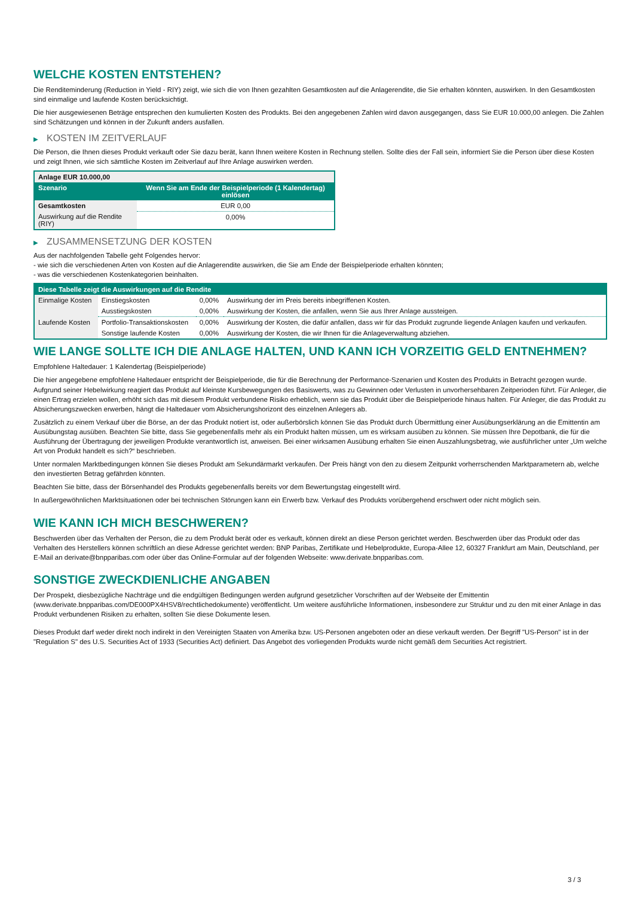WELCHE KOSTEN ENTSTEHEN?
Die Renditeminderung (Reduction in Yield - RIY) zeigt, wie sich die von Ihnen gezahlten Gesamtkosten auf die Anlagerendite, die Sie erhalten könnten, auswirken. In den Gesamtkosten sind einmalige und laufende Kosten berücksichtigt.
Die hier ausgewiesenen Beträge entsprechen den kumulierten Kosten des Produkts. Bei den angegebenen Zahlen wird davon ausgegangen, dass Sie EUR 10.000,00 anlegen. Die Zahlen sind Schätzungen und können in der Zukunft anders ausfallen.
▶ KOSTEN IM ZEITVERLAUF
Die Person, die Ihnen dieses Produkt verkauft oder Sie dazu berät, kann Ihnen weitere Kosten in Rechnung stellen. Sollte dies der Fall sein, informiert Sie die Person über diese Kosten und zeigt Ihnen, wie sich sämtliche Kosten im Zeitverlauf auf Ihre Anlage auswirken werden.
| Anlage EUR 10.000,00 | |
| --- | --- |
| Szenario | Wenn Sie am Ende der Beispielperiode (1 Kalendertag) einlösen |
| Gesamtkosten | EUR 0,00 |
| Auswirkung auf die Rendite (RIY) | 0,00% |
▶ ZUSAMMENSETZUNG DER KOSTEN
Aus der nachfolgenden Tabelle geht Folgendes hervor:
- wie sich die verschiedenen Arten von Kosten auf die Anlagerendite auswirken, die Sie am Ende der Beispielperiode erhalten könnten;
- was die verschiedenen Kostenkategorien beinhalten.
| Diese Tabelle zeigt die Auswirkungen auf die Rendite | | | |
| --- | --- | --- | --- |
| Einmalige Kosten | Einstiegskosten | 0,00% | Auswirkung der im Preis bereits inbegriffenen Kosten. |
| | Ausstiegskosten | 0,00% | Auswirkung der Kosten, die anfallen, wenn Sie aus Ihrer Anlage aussteigen. |
| Laufende Kosten | Portfolio-Transaktionskosten | 0,00% | Auswirkung der Kosten, die dafür anfallen, dass wir für das Produkt zugrunde liegende Anlagen kaufen und verkaufen. |
| | Sonstige laufende Kosten | 0,00% | Auswirkung der Kosten, die wir Ihnen für die Anlageverwaltung abziehen. |
WIE LANGE SOLLTE ICH DIE ANLAGE HALTEN, UND KANN ICH VORZEITIG GELD ENTNEHMEN?
Empfohlene Haltedauer: 1 Kalendertag (Beispielperiode)
Die hier angegebene empfohlene Haltedauer entspricht der Beispielperiode, die für die Berechnung der Performance-Szenarien und Kosten des Produkts in Betracht gezogen wurde. Aufgrund seiner Hebelwirkung reagiert das Produkt auf kleinste Kursbewegungen des Basiswerts, was zu Gewinnen oder Verlusten in unvorhersehbaren Zeitperioden führt. Für Anleger, die einen Ertrag erzielen wollen, erhöht sich das mit diesem Produkt verbundene Risiko erheblich, wenn sie das Produkt über die Beispielperiode hinaus halten. Für Anleger, die das Produkt zu Absicherungszwecken erwerben, hängt die Haltedauer vom Absicherungshorizont des einzelnen Anlegers ab.
Zusätzlich zu einem Verkauf über die Börse, an der das Produkt notiert ist, oder außerbörslich können Sie das Produkt durch Übermittlung einer Ausübungserklärung an die Emittentin am Ausübungstag ausüben. Beachten Sie bitte, dass Sie gegebenenfalls mehr als ein Produkt halten müssen, um es wirksam ausüben zu können. Sie müssen Ihre Depotbank, die für die Ausführung der Übertragung der jeweiligen Produkte verantwortlich ist, anweisen. Bei einer wirksamen Ausübung erhalten Sie einen Auszahlungsbetrag, wie ausführlicher unter „Um welche Art von Produkt handelt es sich?“ beschrieben.
Unter normalen Marktbedingungen können Sie dieses Produkt am Sekundärmarkt verkaufen. Der Preis hängt von den zu diesem Zeitpunkt vorherrschenden Marktparametern ab, welche den investierten Betrag gefährden könnten.
Beachten Sie bitte, dass der Börsenhandel des Produkts gegebenenfalls bereits vor dem Bewertungstag eingestellt wird.
In außergewöhnlichen Marktsituationen oder bei technischen Störungen kann ein Erwerb bzw. Verkauf des Produkts vorübergehend erschwert oder nicht möglich sein.
WIE KANN ICH MICH BESCHWEREN?
Beschwerden über das Verhalten der Person, die zu dem Produkt berät oder es verkauft, können direkt an diese Person gerichtet werden. Beschwerden über das Produkt oder das Verhalten des Herstellers können schriftlich an diese Adresse gerichtet werden: BNP Paribas, Zertifikate und Hebelprodukte, Europa-Allee 12, 60327 Frankfurt am Main, Deutschland, per E-Mail an derivate@bnpparibas.com oder über das Online-Formular auf der folgenden Webseite: www.derivate.bnpparibas.com.
SONSTIGE ZWECKDIENLICHE ANGABEN
Der Prospekt, diesbezügliche Nachträge und die endgültigen Bedingungen werden aufgrund gesetzlicher Vorschriften auf der Webseite der Emittentin (www.derivate.bnpparibas.com/DE000PX4HSV8/rechtlichedokumente) veröffentlicht. Um weitere ausführliche Informationen, insbesondere zur Struktur und zu den mit einer Anlage in das Produkt verbundenen Risiken zu erhalten, sollten Sie diese Dokumente lesen.
Dieses Produkt darf weder direkt noch indirekt in den Vereinigten Staaten von Amerika bzw. US-Personen angeboten oder an diese verkauft werden. Der Begriff "US-Person" ist in der "Regulation S" des U.S. Securities Act of 1933 (Securities Act) definiert. Das Angebot des vorliegenden Produkts wurde nicht gemäß dem Securities Act registriert.
3 / 3